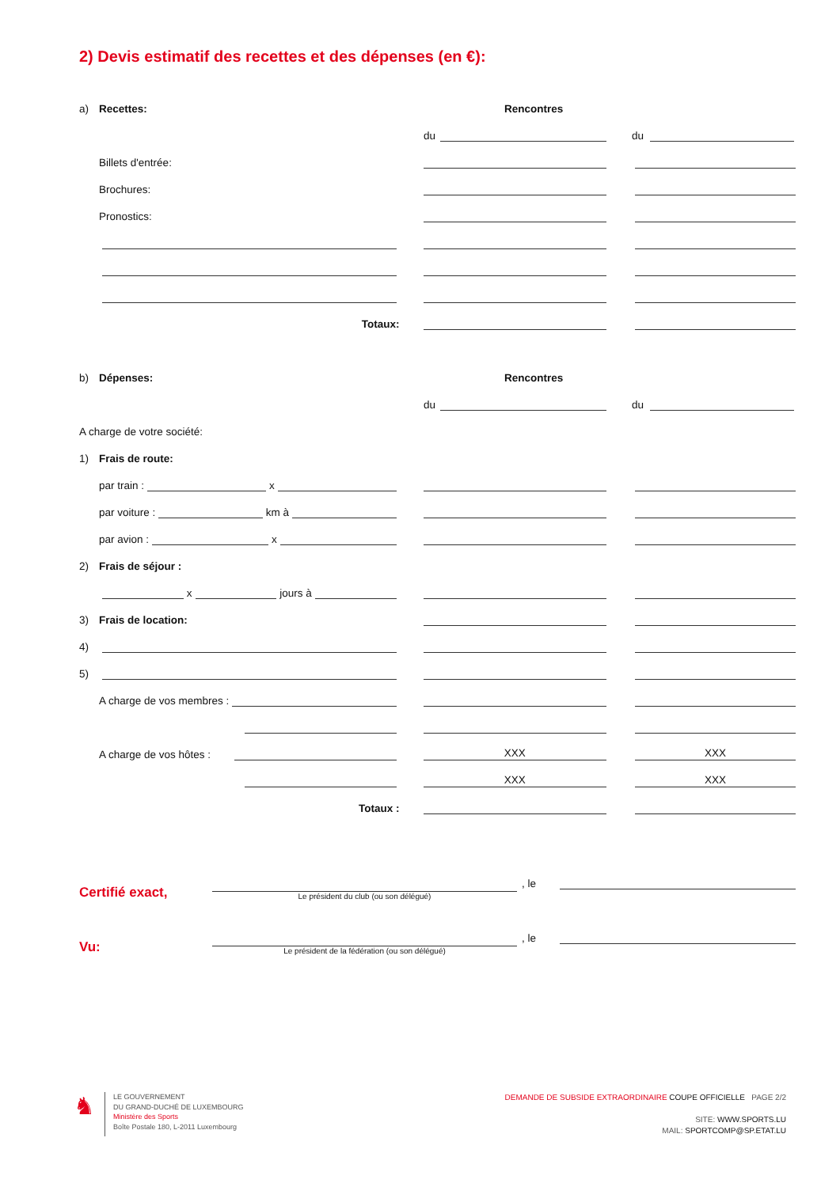2) Devis estimatif des recettes et des dépenses (en €):
a) Recettes:
Rencontres
du
du
Billets d'entrée:
Brochures:
Pronostics:
Totaux:
b) Dépenses:
Rencontres
du
du
A charge de votre société:
1) Frais de route:
par train : x
par voiture : km à
par avion : x
2) Frais de séjour :
x jours à
3) Frais de location:
4)
5)
A charge de vos membres :
A charge de vos hôtes :
XXX
XXX
XXX
XXX
Totaux :
Certifié exact,
Le président du club (ou son délégué)
, le
Vu:
Le président de la fédération (ou son délégué)
, le
♞
LE GOUVERNEMENT
DU GRAND-DUCHÉ DE LUXEMBOURG
Ministère des Sports
Boîte Postale 180, L-2011 Luxembourg
DEMANDE DE SUBSIDE EXTRAORDINAIRE COUPE OFFICIELLE PAGE 2/2
SITE: WWW.SPORTS.LU
MAIL: SPORTCOMP@SP.ETAT.LU